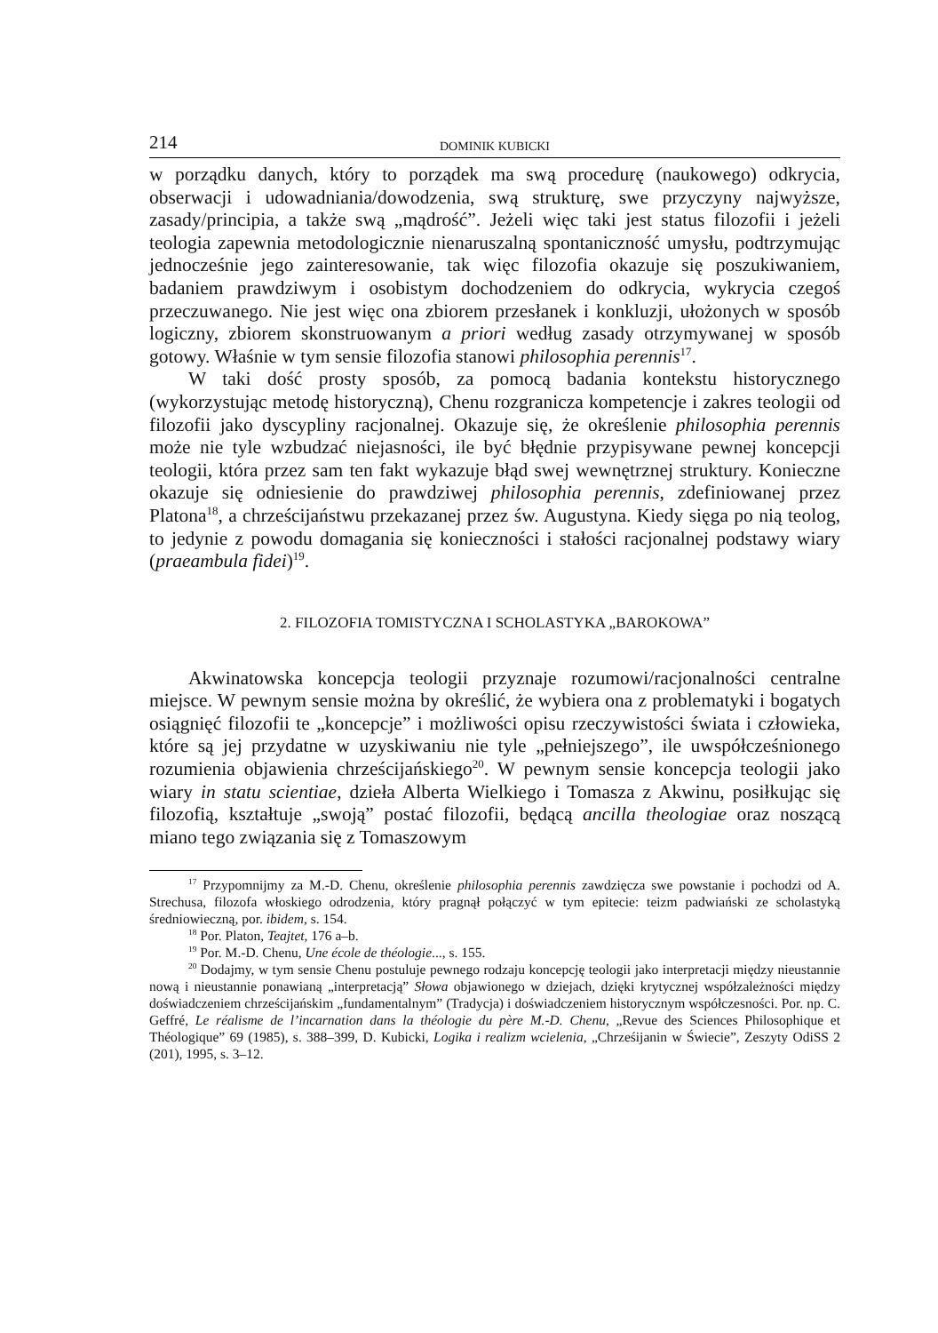214 DOMINIK KUBICKI
w porządku danych, który to porządek ma swą procedurę (naukowego) odkrycia, obserwacji i udowadniania/dowodzenia, swą strukturę, swe przyczyny najwyższe, zasady/principia, a także swą „mądrość”. Jeżeli więc taki jest status filozofii i jeżeli teologia zapewnia metodologicznie nienaruszalną spontaniczność umysłu, podtrzymując jednocześnie jego zainteresowanie, tak więc filozofia okazuje się poszukiwaniem, badaniem prawdziwym i osobistym dochodzeniem do odkrycia, wykrycia czegoś przeczuwanego. Nie jest więc ona zbiorem przesłanek i konkluzji, ułożonych w sposób logiczny, zbiorem skonstruowanym a priori według zasady otrzymywanej w sposób gotowy. Właśnie w tym sensie filozofia stanowi philosophia perennis<sup>17</sup>.
W taki dość prosty sposób, za pomocą badania kontekstu historycznego (wykorzystując metodę historyczną), Chenu rozgranicza kompetencje i zakres teologii od filozofii jako dyscypliny racjonalnej. Okazuje się, że określenie philosophia perennis może nie tyle wzbudzać niejasności, ile być błędnie przypisywane pewnej koncepcji teologii, która przez sam ten fakt wykazuje błąd swej wewnętrznej struktury. Konieczne okazuje się odniesienie do prawdziwej philosophia perennis, zdefiniowanej przez Platona<sup>18</sup>, a chrześcijaństwu przekazanej przez św. Augustyna. Kiedy sięga po nią teolog, to jedynie z powodu domagania się konieczności i stałości racjonalnej podstawy wiary (praeambula fidei)<sup>19</sup>.
2. FILOZOFIA TOMISTYCZNA I SCHOLASTYKA „BAROKOWA”
Akwinatowska koncepcja teologii przyznaje rozumowi/racjonalności centralne miejsce. W pewnym sensie można by określić, że wybiera ona z problematyki i bogatych osiągnięć filozofii te „koncepcje” i możliwości opisu rzeczywistości świata i człowieka, które są jej przydatne w uzyskiwaniu nie tyle „pełniejszego”, ile uwspółcześnionego rozumienia objawienia chrześcijańskiego<sup>20</sup>. W pewnym sensie koncepcja teologii jako wiary in statu scientiae, dzieła Alberta Wielkiego i Tomasza z Akwinu, posiłkując się filozofią, kształtuje „swoją” postać filozofii, będącą ancilla theologiae oraz noszącą miano tego związania się z Tomaszowym
<sup>17</sup> Przypomnijmy za M.-D. Chenu, określenie philosophia perennis zawdzięcza swe powstanie i pochodzi od A. Strechusa, filozofa włoskiego odrodzenia, który pragnął połączyć w tym epitecie: teizm padwiański ze scholastyką średniowieczną, por. ibidem, s. 154.
<sup>18</sup> Por. Platon, Teajtet, 176 a–b.
<sup>19</sup> Por. M.-D. Chenu, Une école de théologie..., s. 155.
<sup>20</sup> Dodajmy, w tym sensie Chenu postuluje pewnego rodzaju koncepcję teologii jako interpretacji między nieustannie nową i nieustannie ponawianą „interpretacją” Słowa objawionego w dziejach, dzięki krytycznej współzależności między doświadczeniem chrześcijańskim „fundamentalnym” (Tradycja) i doświadczeniem historycznym współczesności. Por. np. C. Geffré, Le réalisme de l’incarnation dans la théologie du père M.-D. Chenu, „Revue des Sciences Philosophique et Théologique” 69 (1985), s. 388–399, D. Kubicki, Logika i realizm wcielenia, „Chrześijanin w Świecie”, Zeszyty OdiSS 2 (201), 1995, s. 3–12.